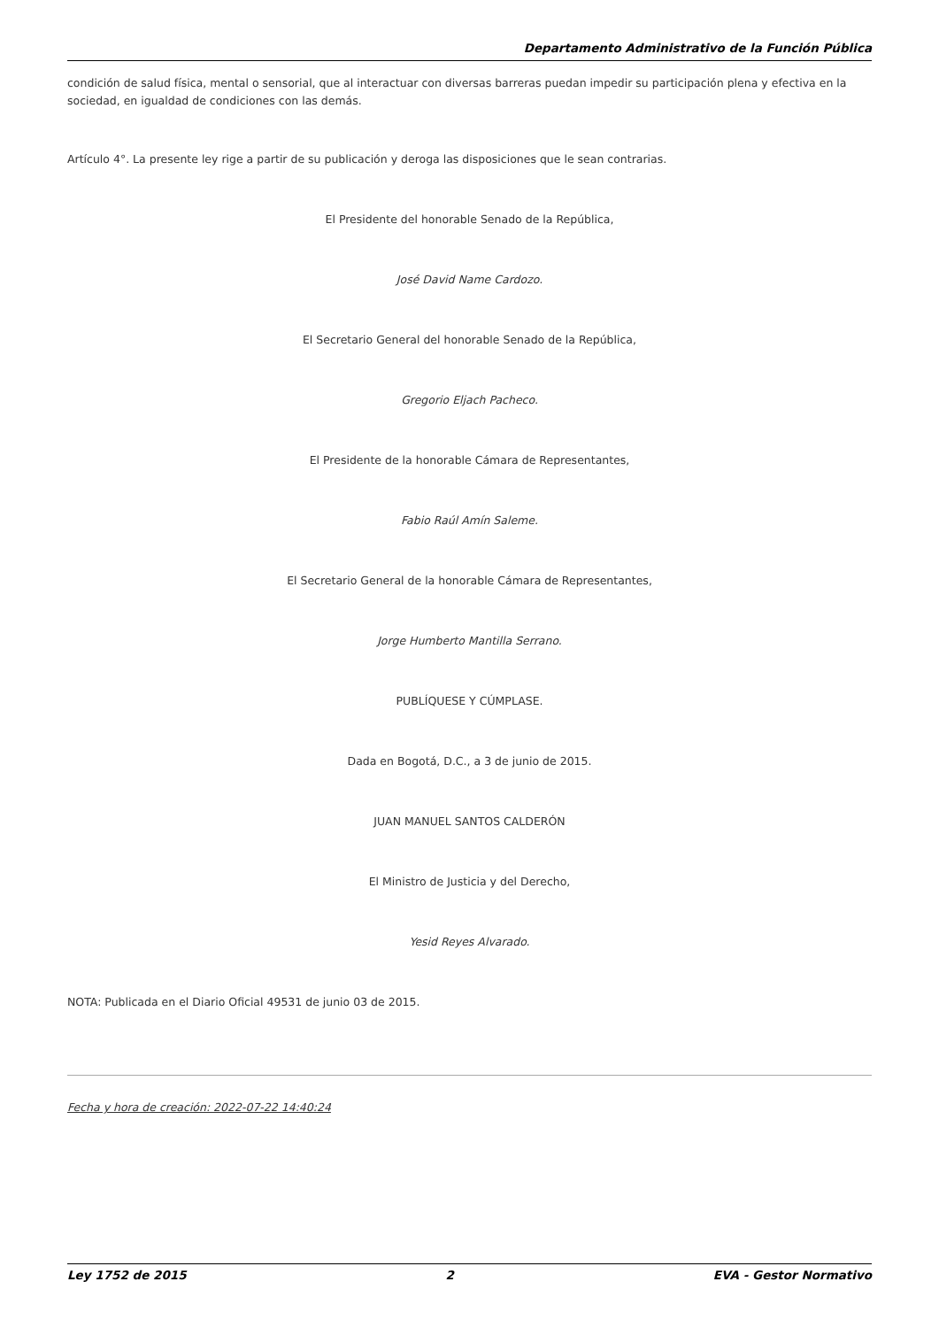Departamento Administrativo de la Función Pública
condición de salud física, mental o sensorial, que al interactuar con diversas barreras puedan impedir su participación plena y efectiva en la sociedad, en igualdad de condiciones con las demás.
Artículo 4°. La presente ley rige a partir de su publicación y deroga las disposiciones que le sean contrarias.
El Presidente del honorable Senado de la República,
José David Name Cardozo.
El Secretario General del honorable Senado de la República,
Gregorio Eljach Pacheco.
El Presidente de la honorable Cámara de Representantes,
Fabio Raúl Amín Saleme.
El Secretario General de la honorable Cámara de Representantes,
Jorge Humberto Mantilla Serrano.
PUBLÍQUESE Y CÚMPLASE.
Dada en Bogotá, D.C., a 3 de junio de 2015.
JUAN MANUEL SANTOS CALDERÓN
El Ministro de Justicia y del Derecho,
Yesid Reyes Alvarado.
NOTA: Publicada en el Diario Oficial 49531 de junio 03 de 2015.
Fecha y hora de creación: 2022-07-22 14:40:24
Ley 1752 de 2015 2 EVA - Gestor Normativo